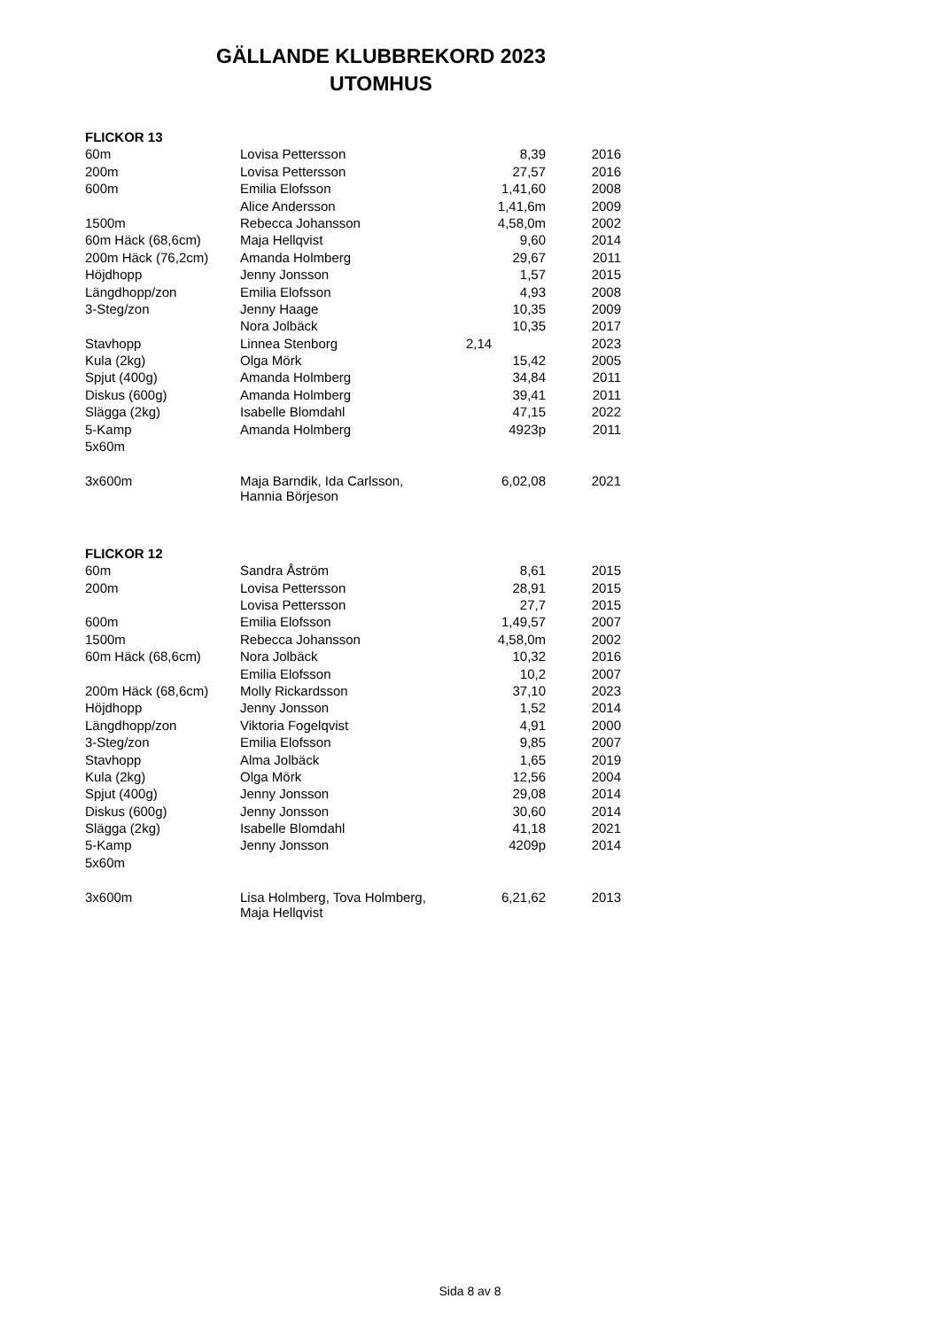GÄLLANDE KLUBBREKORD 2023
UTOMHUS
| FLICKOR 13 | | | |
| 60m | Lovisa Pettersson | 8,39 | 2016 |
| 200m | Lovisa Pettersson | 27,57 | 2016 |
| 600m | Emilia Elofsson | 1,41,60 | 2008 |
| | Alice Andersson | 1,41,6m | 2009 |
| 1500m | Rebecca Johansson | 4,58,0m | 2002 |
| 60m Häck (68,6cm) | Maja Hellqvist | 9,60 | 2014 |
| 200m Häck (76,2cm) | Amanda Holmberg | 29,67 | 2011 |
| Höjdhopp | Jenny Jonsson | 1,57 | 2015 |
| Längdhopp/zon | Emilia Elofsson | 4,93 | 2008 |
| 3-Steg/zon | Jenny Haage | 10,35 | 2009 |
| | Nora Jolbäck | 10,35 | 2017 |
| Stavhopp | Linnea Stenborg | 2,14 | 2023 |
| Kula (2kg) | Olga Mörk | 15,42 | 2005 |
| Spjut (400g) | Amanda Holmberg | 34,84 | 2011 |
| Diskus (600g) | Amanda Holmberg | 39,41 | 2011 |
| Slägga (2kg) | Isabelle Blomdahl | 47,15 | 2022 |
| 5-Kamp | Amanda Holmberg | 4923p | 2011 |
| 5x60m | | | |
| 3x600m | Maja Barndik, Ida Carlsson, Hannia Börjeson | 6,02,08 | 2021 |
| FLICKOR 12 | | | |
| 60m | Sandra Åström | 8,61 | 2015 |
| 200m | Lovisa Pettersson | 28,91 | 2015 |
| | Lovisa Pettersson | 27,7 | 2015 |
| 600m | Emilia Elofsson | 1,49,57 | 2007 |
| 1500m | Rebecca Johansson | 4,58,0m | 2002 |
| 60m Häck (68,6cm) | Nora Jolbäck | 10,32 | 2016 |
| | Emilia Elofsson | 10,2 | 2007 |
| 200m Häck (68,6cm) | Molly Rickardsson | 37,10 | 2023 |
| Höjdhopp | Jenny Jonsson | 1,52 | 2014 |
| Längdhopp/zon | Viktoria Fogelqvist | 4,91 | 2000 |
| 3-Steg/zon | Emilia Elofsson | 9,85 | 2007 |
| Stavhopp | Alma Jolbäck | 1,65 | 2019 |
| Kula (2kg) | Olga Mörk | 12,56 | 2004 |
| Spjut (400g) | Jenny Jonsson | 29,08 | 2014 |
| Diskus (600g) | Jenny Jonsson | 30,60 | 2014 |
| Slägga (2kg) | Isabelle Blomdahl | 41,18 | 2021 |
| 5-Kamp | Jenny Jonsson | 4209p | 2014 |
| 5x60m | | | |
| 3x600m | Lisa Holmberg, Tova Holmberg, Maja Hellqvist | 6,21,62 | 2013 |
Sida 8 av 8